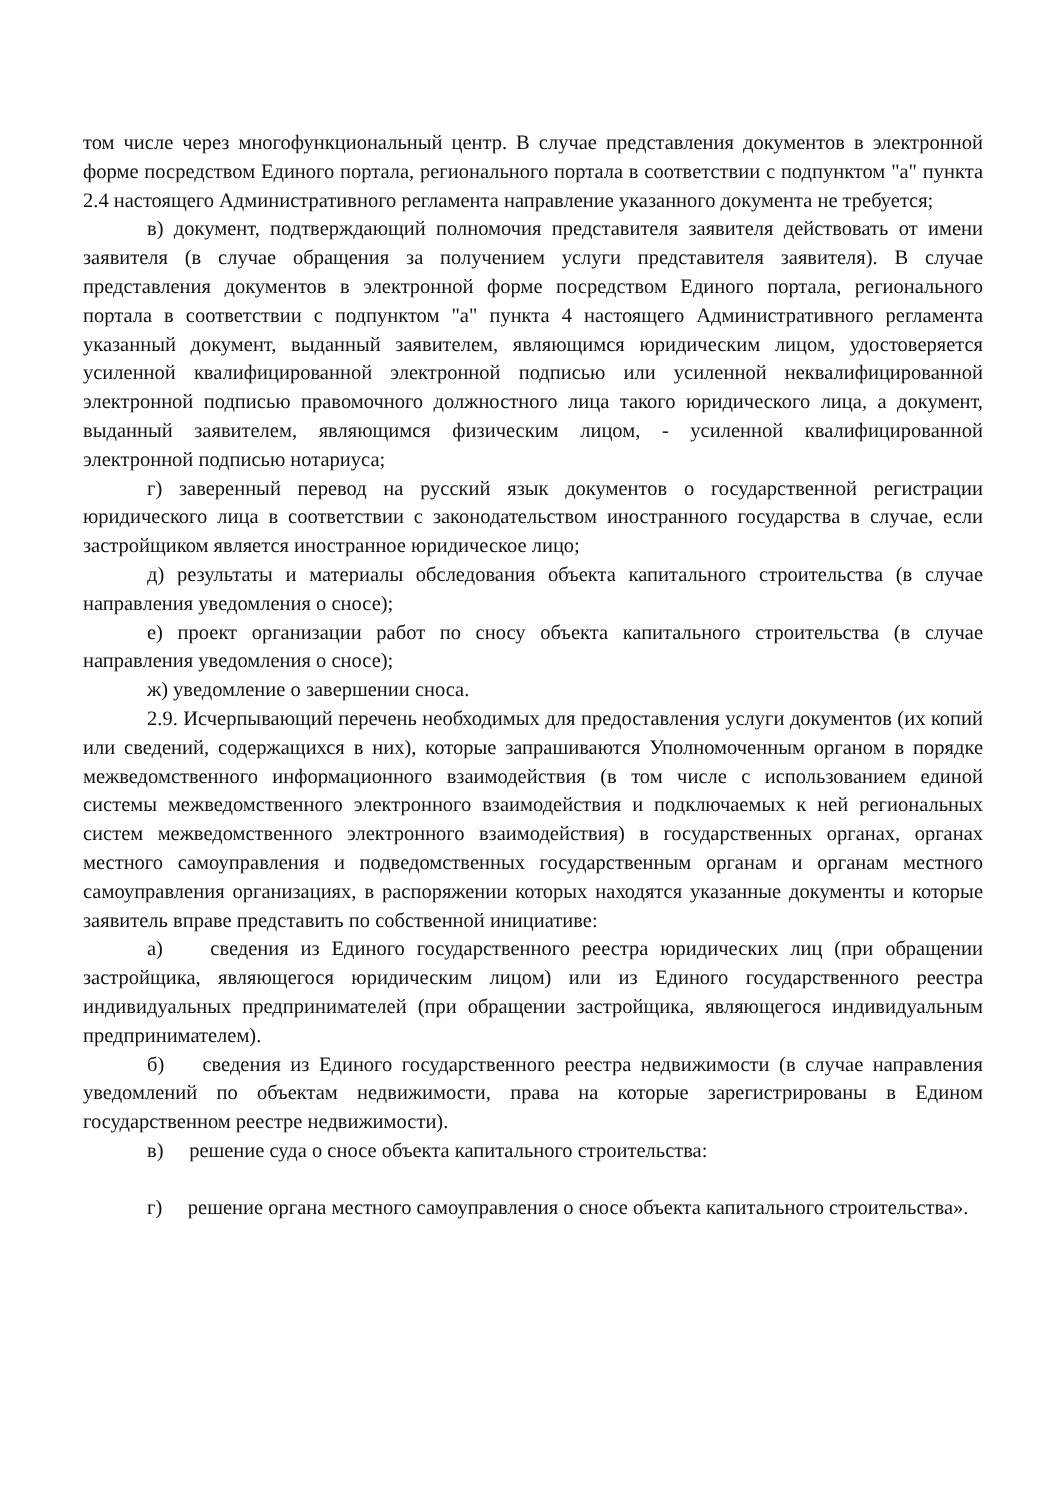том числе через многофункциональный центр. В случае представления документов в электронной форме посредством Единого портала, регионального портала в соответствии с подпунктом "а" пункта 2.4 настоящего Административного регламента направление указанного документа не требуется;
в) документ, подтверждающий полномочия представителя заявителя действовать от имени заявителя (в случае обращения за получением услуги представителя заявителя). В случае представления документов в электронной форме посредством Единого портала, регионального портала в соответствии с подпунктом "а" пункта 4 настоящего Административного регламента указанный документ, выданный заявителем, являющимся юридическим лицом, удостоверяется усиленной квалифицированной электронной подписью или усиленной неквалифицированной электронной подписью правомочного должностного лица такого юридического лица, а документ, выданный заявителем, являющимся физическим лицом, - усиленной квалифицированной электронной подписью нотариуса;
г) заверенный перевод на русский язык документов о государственной регистрации юридического лица в соответствии с законодательством иностранного государства в случае, если застройщиком является иностранное юридическое лицо;
д) результаты и материалы обследования объекта капитального строительства (в случае направления уведомления о сносе);
е) проект организации работ по сносу объекта капитального строительства (в случае направления уведомления о сносе);
ж) уведомление о завершении сноса.
2.9. Исчерпывающий перечень необходимых для предоставления услуги документов (их копий или сведений, содержащихся в них), которые запрашиваются Уполномоченным органом в порядке межведомственного информационного взаимодействия (в том числе с использованием единой системы межведомственного электронного взаимодействия и подключаемых к ней региональных систем межведомственного электронного взаимодействия) в государственных органах, органах местного самоуправления и подведомственных государственным органам и органам местного самоуправления организациях, в распоряжении которых находятся указанные документы и которые заявитель вправе представить по собственной инициативе:
а) сведения из Единого государственного реестра юридических лиц (при обращении застройщика, являющегося юридическим лицом) или из Единого государственного реестра индивидуальных предпринимателей (при обращении застройщика, являющегося индивидуальным предпринимателем).
б) сведения из Единого государственного реестра недвижимости (в случае направления уведомлений по объектам недвижимости, права на которые зарегистрированы в Едином государственном реестре недвижимости).
в) решение суда о сносе объекта капитального строительства:
г) решение органа местного самоуправления о сносе объекта капитального строительства».